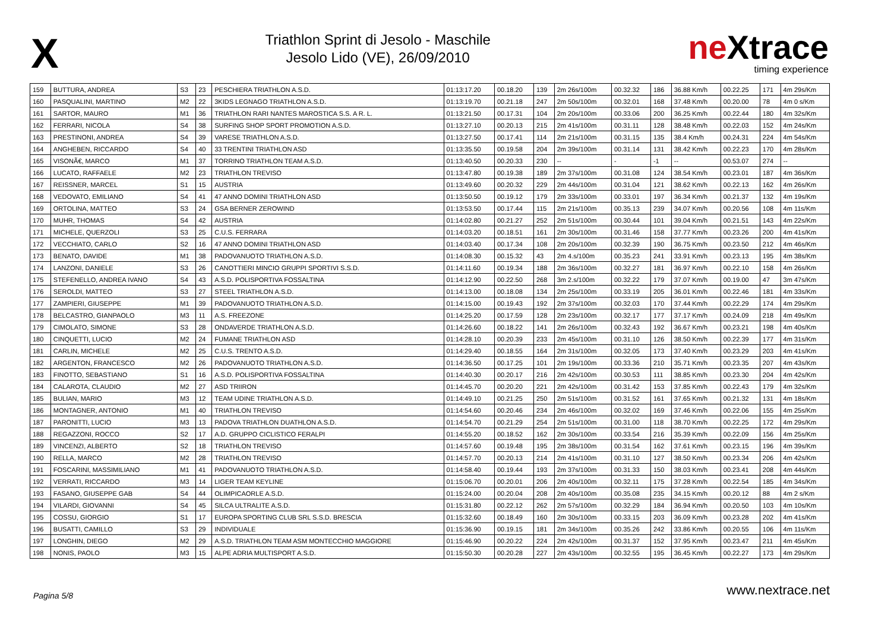X
Triathlon Sprint di Jesolo - Maschile
Jesolo Lido (VE), 26/09/2010
neXtrace
timing experience
| 159 | BUTTURA, ANDREA | S3 | 23 | PESCHIERA TRIATHLON A.S.D. | 01:13:17.20 | 00.18.20 | 139 | 2m 26s/100m | 00.32.32 | 186 | 36.88 Km/h | 00.22.25 | 171 | 4m 29s/Km |
| 160 | PASQUALINI, MARTINO | M2 | 22 | 3KIDS LEGNAGO TRIATHLON A.S.D. | 01:13:19.70 | 00.21.18 | 247 | 2m 50s/100m | 00.32.01 | 168 | 37.48 Km/h | 00.20.00 | 78 | 4m 0 s/Km |
| 161 | SARTOR, MAURO | M1 | 36 | TRIATHLON RARI NANTES MAROSTICA S.S. A R. L. | 01:13:21.50 | 00.17.31 | 104 | 2m 20s/100m | 00.33.06 | 200 | 36.25 Km/h | 00.22.44 | 180 | 4m 32s/Km |
| 162 | FERRARI, NICOLA | S4 | 38 | SURFING SHOP SPORT PROMOTION A.S.D. | 01:13:27.10 | 00.20.13 | 215 | 2m 41s/100m | 00.31.11 | 128 | 38.48 Km/h | 00.22.03 | 152 | 4m 24s/Km |
| 163 | PRESTINONI, ANDREA | S4 | 39 | VARESE TRIATHLON A.S.D. | 01:13:27.50 | 00.17.41 | 114 | 2m 21s/100m | 00.31.15 | 135 | 38.4 Km/h | 00.24.31 | 224 | 4m 54s/Km |
| 164 | ANGHEBEN, RICCARDO | S4 | 40 | 33 TRENTINI TRIATHLON ASD | 01:13:35.50 | 00.19.58 | 204 | 2m 39s/100m | 00.31.14 | 131 | 38.42 Km/h | 00.22.23 | 170 | 4m 28s/Km |
| 165 | VISONÃ€, MARCO | M1 | 37 | TORRINO TRIATHLON TEAM A.S.D. | 01:13:40.50 | 00.20.33 | 230 | -- | - | -1 | -- | 00.53.07 | 274 | -- |
| 166 | LUCATO, RAFFAELE | M2 | 23 | TRIATHLON TREVISO | 01:13:47.80 | 00.19.38 | 189 | 2m 37s/100m | 00.31.08 | 124 | 38.54 Km/h | 00.23.01 | 187 | 4m 36s/Km |
| 167 | REISSNER, MARCEL | S1 | 15 | AUSTRIA | 01:13:49.60 | 00.20.32 | 229 | 2m 44s/100m | 00.31.04 | 121 | 38.62 Km/h | 00.22.13 | 162 | 4m 26s/Km |
| 168 | VEDOVATO, EMILIANO | S4 | 41 | 47 ANNO DOMINI TRIATHLON ASD | 01:13:50.50 | 00.19.12 | 179 | 2m 33s/100m | 00.33.01 | 197 | 36.34 Km/h | 00.21.37 | 132 | 4m 19s/Km |
| 169 | ORTOLINA, MATTEO | S3 | 24 | GSA BERNER ZEROWIND | 01:13:53.50 | 00.17.44 | 115 | 2m 21s/100m | 00.35.13 | 239 | 34.07 Km/h | 00.20.56 | 108 | 4m 11s/Km |
| 170 | MUHR, THOMAS | S4 | 42 | AUSTRIA | 01:14:02.80 | 00.21.27 | 252 | 2m 51s/100m | 00.30.44 | 101 | 39.04 Km/h | 00.21.51 | 143 | 4m 22s/Km |
| 171 | MICHELE, QUERZOLI | S3 | 25 | C.U.S. FERRARA | 01:14:03.20 | 00.18.51 | 161 | 2m 30s/100m | 00.31.46 | 158 | 37.77 Km/h | 00.23.26 | 200 | 4m 41s/Km |
| 172 | VECCHIATO, CARLO | S2 | 16 | 47 ANNO DOMINI TRIATHLON ASD | 01:14:03.40 | 00.17.34 | 108 | 2m 20s/100m | 00.32.39 | 190 | 36.75 Km/h | 00.23.50 | 212 | 4m 46s/Km |
| 173 | BENATO, DAVIDE | M1 | 38 | PADOVANUOTO TRIATHLON A.S.D. | 01:14:08.30 | 00.15.32 | 43 | 2m 4.s/100m | 00.35.23 | 241 | 33.91 Km/h | 00.23.13 | 195 | 4m 38s/Km |
| 174 | LANZONI, DANIELE | S3 | 26 | CANOTTIERI MINCIO GRUPPI SPORTIVI S.S.D. | 01:14:11.60 | 00.19.34 | 188 | 2m 36s/100m | 00.32.27 | 181 | 36.97 Km/h | 00.22.10 | 158 | 4m 26s/Km |
| 175 | STEFENELLO, ANDREA IVANO | S4 | 43 | A.S.D. POLISPORTIVA FOSSALTINA | 01:14:12.90 | 00.22.50 | 268 | 3m 2.s/100m | 00.32.22 | 179 | 37.07 Km/h | 00.19.00 | 47 | 3m 47s/Km |
| 176 | SEROLDI, MATTEO | S3 | 27 | STEEL TRIATHLON A.S.D. | 01:14:13.00 | 00.18.08 | 134 | 2m 25s/100m | 00.33.19 | 205 | 36.01 Km/h | 00.22.46 | 181 | 4m 33s/Km |
| 177 | ZAMPIERI, GIUSEPPE | M1 | 39 | PADOVANUOTO TRIATHLON A.S.D. | 01:14:15.00 | 00.19.43 | 192 | 2m 37s/100m | 00.32.03 | 170 | 37.44 Km/h | 00.22.29 | 174 | 4m 29s/Km |
| 178 | BELCASTRO, GIANPAOLO | M3 | 11 | A.S. FREEZONE | 01:14:25.20 | 00.17.59 | 128 | 2m 23s/100m | 00.32.17 | 177 | 37.17 Km/h | 00.24.09 | 218 | 4m 49s/Km |
| 179 | CIMOLATO, SIMONE | S3 | 28 | ONDAVERDE TRIATHLON A.S.D. | 01:14:26.60 | 00.18.22 | 141 | 2m 26s/100m | 00.32.43 | 192 | 36.67 Km/h | 00.23.21 | 198 | 4m 40s/Km |
| 180 | CINQUETTI, LUCIO | M2 | 24 | FUMANE TRIATHLON ASD | 01:14:28.10 | 00.20.39 | 233 | 2m 45s/100m | 00.31.10 | 126 | 38.50 Km/h | 00.22.39 | 177 | 4m 31s/Km |
| 181 | CARLIN, MICHELE | M2 | 25 | C.U.S. TRENTO A.S.D. | 01:14:29.40 | 00.18.55 | 164 | 2m 31s/100m | 00.32.05 | 173 | 37.40 Km/h | 00.23.29 | 203 | 4m 41s/Km |
| 182 | ARGENTON, FRANCESCO | M2 | 26 | PADOVANUOTO TRIATHLON A.S.D. | 01:14:36.50 | 00.17.25 | 101 | 2m 19s/100m | 00.33.36 | 210 | 35.71 Km/h | 00.23.35 | 207 | 4m 43s/Km |
| 183 | FINOTTO, SEBASTIANO | S1 | 16 | A.S.D. POLISPORTIVA FOSSALTINA | 01:14:40.30 | 00.20.17 | 216 | 2m 42s/100m | 00.30.53 | 111 | 38.85 Km/h | 00.23.30 | 204 | 4m 42s/Km |
| 184 | CALAROTA, CLAUDIO | M2 | 27 | ASD TRIIRON | 01:14:45.70 | 00.20.20 | 221 | 2m 42s/100m | 00.31.42 | 153 | 37.85 Km/h | 00.22.43 | 179 | 4m 32s/Km |
| 185 | BULIAN, MARIO | M3 | 12 | TEAM UDINE TRIATHLON A.S.D. | 01:14:49.10 | 00.21.25 | 250 | 2m 51s/100m | 00.31.52 | 161 | 37.65 Km/h | 00.21.32 | 131 | 4m 18s/Km |
| 186 | MONTAGNER, ANTONIO | M1 | 40 | TRIATHLON TREVISO | 01:14:54.60 | 00.20.46 | 234 | 2m 46s/100m | 00.32.02 | 169 | 37.46 Km/h | 00.22.06 | 155 | 4m 25s/Km |
| 187 | PARONITTI, LUCIO | M3 | 13 | PADOVA TRIATHLON DUATHLON A.S.D. | 01:14:54.70 | 00.21.29 | 254 | 2m 51s/100m | 00.31.00 | 118 | 38.70 Km/h | 00.22.25 | 172 | 4m 29s/Km |
| 188 | REGAZZONI, ROCCO | S2 | 17 | A.D. GRUPPO CICLISTICO FERALPI | 01:14:55.20 | 00.18.52 | 162 | 2m 30s/100m | 00.33.54 | 216 | 35.39 Km/h | 00.22.09 | 156 | 4m 25s/Km |
| 189 | VINCENZI, ALBERTO | S2 | 18 | TRIATHLON TREVISO | 01:14:57.60 | 00.19.48 | 195 | 2m 38s/100m | 00.31.54 | 162 | 37.61 Km/h | 00.23.15 | 196 | 4m 39s/Km |
| 190 | RELLA, MARCO | M2 | 28 | TRIATHLON TREVISO | 01:14:57.70 | 00.20.13 | 214 | 2m 41s/100m | 00.31.10 | 127 | 38.50 Km/h | 00.23.34 | 206 | 4m 42s/Km |
| 191 | FOSCARINI, MASSIMILIANO | M1 | 41 | PADOVANUOTO TRIATHLON A.S.D. | 01:14:58.40 | 00.19.44 | 193 | 2m 37s/100m | 00.31.33 | 150 | 38.03 Km/h | 00.23.41 | 208 | 4m 44s/Km |
| 192 | VERRATI, RICCARDO | M3 | 14 | LIGER TEAM KEYLINE | 01:15:06.70 | 00.20.01 | 206 | 2m 40s/100m | 00.32.11 | 175 | 37.28 Km/h | 00.22.54 | 185 | 4m 34s/Km |
| 193 | FASANO, GIUSEPPE GAB | S4 | 44 | OLIMPICAORLE A.S.D. | 01:15:24.00 | 00.20.04 | 208 | 2m 40s/100m | 00.35.08 | 235 | 34.15 Km/h | 00.20.12 | 88 | 4m 2 s/Km |
| 194 | VILARDI, GIOVANNI | S4 | 45 | SILCA ULTRALITE A.S.D. | 01:15:31.80 | 00.22.12 | 262 | 2m 57s/100m | 00.32.29 | 184 | 36.94 Km/h | 00.20.50 | 103 | 4m 10s/Km |
| 195 | COSSU, GIORGIO | S1 | 17 | EUROPA SPORTING CLUB SRL S.S.D. BRESCIA | 01:15:32.60 | 00.18.49 | 160 | 2m 30s/100m | 00.33.15 | 203 | 36.09 Km/h | 00.23.28 | 202 | 4m 41s/Km |
| 196 | BUSATTI, CAMILLO | S3 | 29 | INDIVIDUALE | 01:15:36.90 | 00.19.15 | 181 | 2m 34s/100m | 00.35.26 | 242 | 33.86 Km/h | 00.20.55 | 106 | 4m 11s/Km |
| 197 | LONGHIN, DIEGO | M2 | 29 | A.S.D. TRIATHLON TEAM ASM MONTECCHIO MAGGIORE | 01:15:46.90 | 00.20.22 | 224 | 2m 42s/100m | 00.31.37 | 152 | 37.95 Km/h | 00.23.47 | 211 | 4m 45s/Km |
| 198 | NONIS, PAOLO | M3 | 15 | ALPE ADRIA MULTISPORT A.S.D. | 01:15:50.30 | 00.20.28 | 227 | 2m 43s/100m | 00.32.55 | 195 | 36.45 Km/h | 00.22.27 | 173 | 4m 29s/Km |
Pagina 5/8
www.nextrace.net